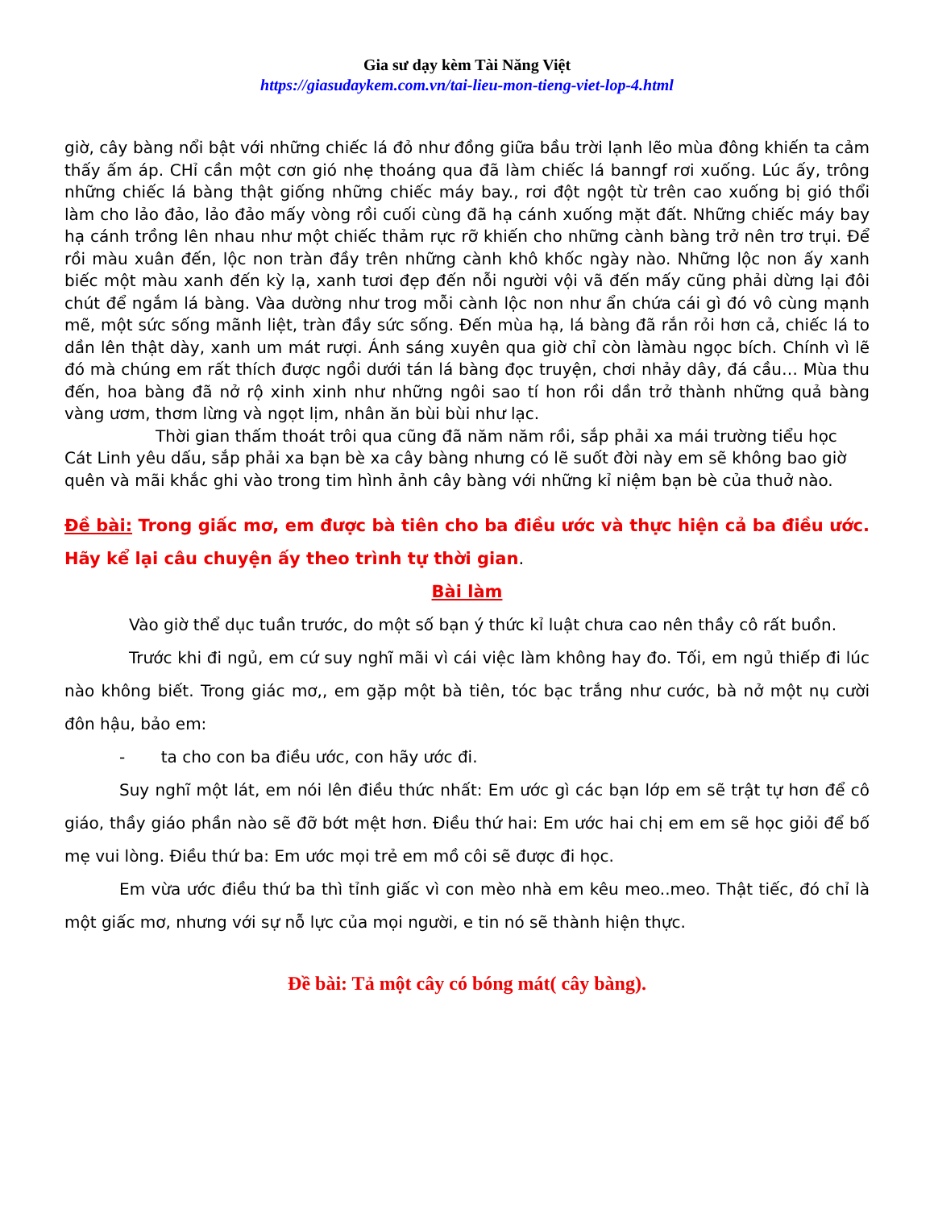Gia sư dạy kèm Tài Năng Việt
https://giasudaykem.com.vn/tai-lieu-mon-tieng-viet-lop-4.html
giờ, cây bàng nổi bật với những chiếc lá đỏ như đồng giữa bầu trời lạnh lẽo mùa đông khiến ta cảm thấy ấm áp. CHỉ cần một cơn gió nhẹ thoáng qua đã làm chiếc lá banngf rơi xuống. Lúc ấy, trông những chiếc lá bàng thật giống những chiếc máy bay., rơi đột ngột từ trên cao xuống bị gió thổi làm cho lảo đảo, lảo đảo mấy vòng rồi cuối cùng đã hạ cánh xuống mặt đất. Những chiếc máy bay hạ cánh trồng lên nhau như một chiếc thảm rực rỡ khiến cho những cành bàng trở nên trơ trụi. Để rồi màu xuân đến, lộc non tràn đầy trên những cành khô khốc ngày nào. Những lộc non ấy xanh biếc một màu xanh đến kỳ lạ, xanh tươi đẹp đến nỗi người vội vã đến mấy cũng phải dừng lại đôi chút để ngắm lá bàng. Vàa dường như trog mỗi cành lộc non như ẩn chứa cái gì đó vô cùng mạnh mẽ, một sức sống mãnh liệt, tràn đầy sức sống. Đến mùa hạ, lá bàng đã rắn rỏi hơn cả, chiếc lá to dần lên thật dày, xanh um mát rượi. Ánh sáng xuyên qua giờ chỉ còn làmàu ngọc bích. Chính vì lẽ đó mà chúng em rất thích được ngồi dưới tán lá bàng đọc truyện, chơi nhảy dây, đá cầu… Mùa thu đến, hoa bàng đã nở rộ xinh xinh như những ngôi sao tí hon rồi dần trở thành những quả bàng vàng ươm, thơm lừng và ngọt lịm, nhân ăn bùi bùi như lạc.
Thời gian thấm thoát trôi qua cũng đã năm năm rồi, sắp phải xa mái trường tiểu học Cát Linh yêu dấu, sắp phải xa bạn bè xa cây bàng nhưng có lẽ suốt đời này em sẽ không bao giờ quên và mãi khắc ghi vào trong tim hình ảnh cây bàng với những kỉ niệm bạn bè của thuở nào.
Đề bài: Trong giấc mơ, em được bà tiên cho ba điều ước và thực hiện cả ba điều ước. Hãy kể lại câu chuyện ấy theo trình tự thời gian.
Bài làm
Vào giờ thể dục tuần trước, do một số bạn ý thức kỉ luật chưa cao nên thầy cô rất buồn.
Trước khi đi ngủ, em cứ suy nghĩ mãi vì cái việc làm không hay đo. Tối, em ngủ thiếp đi lúc nào không biết. Trong giác mơ,, em gặp một bà tiên, tóc bạc trắng như cước, bà nở một nụ cười đôn hậu, bảo em:
- ta cho con ba điều ước, con hãy ước đi.
Suy nghĩ một lát, em nói lên điều thức nhất: Em ước gì các bạn lớp em sẽ trật tự hơn để cô giáo, thầy giáo phần nào sẽ đỡ bớt mệt hơn. Điều thứ hai: Em ước hai chị em em sẽ học giỏi để bố mẹ vui lòng. Điều thứ ba: Em ước mọi trẻ em mồ côi sẽ được đi học.
Em vừa ước điều thứ ba thì tỉnh giấc vì con mèo nhà em kêu meo..meo. Thật tiếc, đó chỉ là một giấc mơ, nhưng với sự nỗ lực của mọi người, e tin nó sẽ thành hiện thực.
Đề bài: Tả một cây có bóng mát( cây bàng).